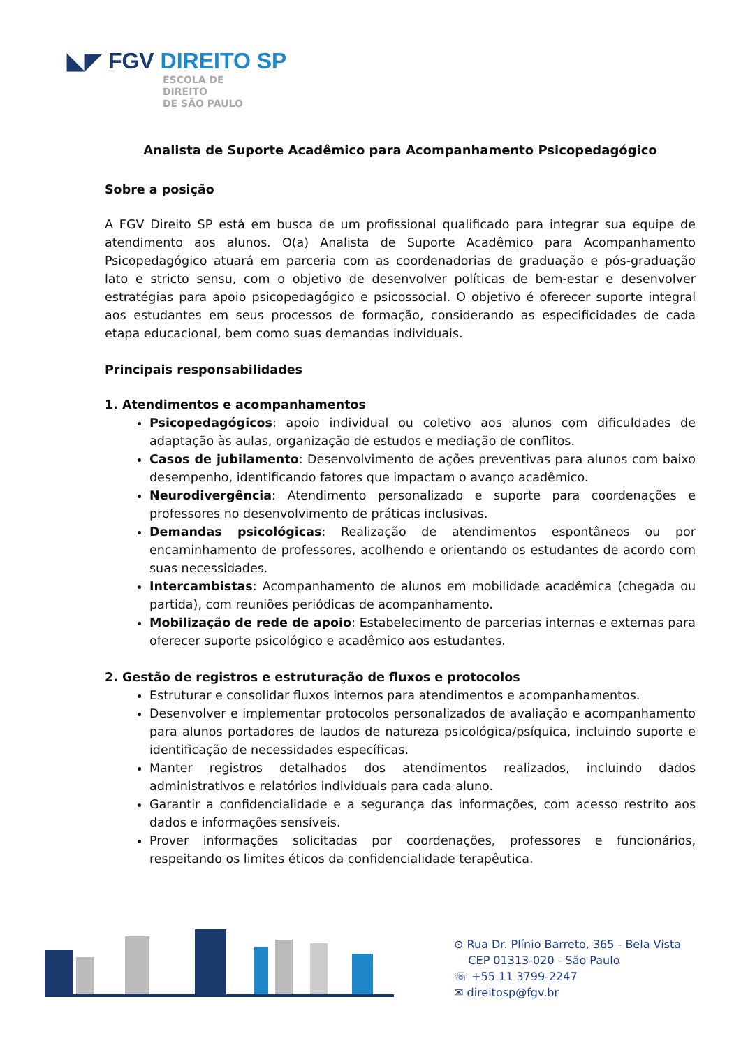◣◤ FGV DIREITO SP
ESCOLA DE
DIREITO
DE SÃO PAULO
Analista de Suporte Acadêmico para Acompanhamento Psicopedagógico
Sobre a posição
A FGV Direito SP está em busca de um profissional qualificado para integrar sua equipe de atendimento aos alunos. O(a) Analista de Suporte Acadêmico para Acompanhamento Psicopedagógico atuará em parceria com as coordenadorias de graduação e pós-graduação lato e stricto sensu, com o objetivo de desenvolver políticas de bem-estar e desenvolver estratégias para apoio psicopedagógico e psicossocial. O objetivo é oferecer suporte integral aos estudantes em seus processos de formação, considerando as especificidades de cada etapa educacional, bem como suas demandas individuais.
Principais responsabilidades
1. Atendimentos e acompanhamentos
Psicopedagógicos: apoio individual ou coletivo aos alunos com dificuldades de adaptação às aulas, organização de estudos e mediação de conflitos.
Casos de jubilamento: Desenvolvimento de ações preventivas para alunos com baixo desempenho, identificando fatores que impactam o avanço acadêmico.
Neurodivergência: Atendimento personalizado e suporte para coordenações e professores no desenvolvimento de práticas inclusivas.
Demandas psicológicas: Realização de atendimentos espontâneos ou por encaminhamento de professores, acolhendo e orientando os estudantes de acordo com suas necessidades.
Intercambistas: Acompanhamento de alunos em mobilidade acadêmica (chegada ou partida), com reuniões periódicas de acompanhamento.
Mobilização de rede de apoio: Estabelecimento de parcerias internas e externas para oferecer suporte psicológico e acadêmico aos estudantes.
2. Gestão de registros e estruturação de fluxos e protocolos
Estruturar e consolidar fluxos internos para atendimentos e acompanhamentos.
Desenvolver e implementar protocolos personalizados de avaliação e acompanhamento para alunos portadores de laudos de natureza psicológica/psíquica, incluindo suporte e identificação de necessidades específicas.
Manter registros detalhados dos atendimentos realizados, incluindo dados administrativos e relatórios individuais para cada aluno.
Garantir a confidencialidade e a segurança das informações, com acesso restrito aos dados e informações sensíveis.
Prover informações solicitadas por coordenações, professores e funcionários, respeitando os limites éticos da confidencialidade terapêutica.
⊙ Rua Dr. Plínio Barreto, 365 - Bela Vista
CEP 01313-020 - São Paulo
☏ +55 11 3799-2247
✉ direitosp@fgv.br